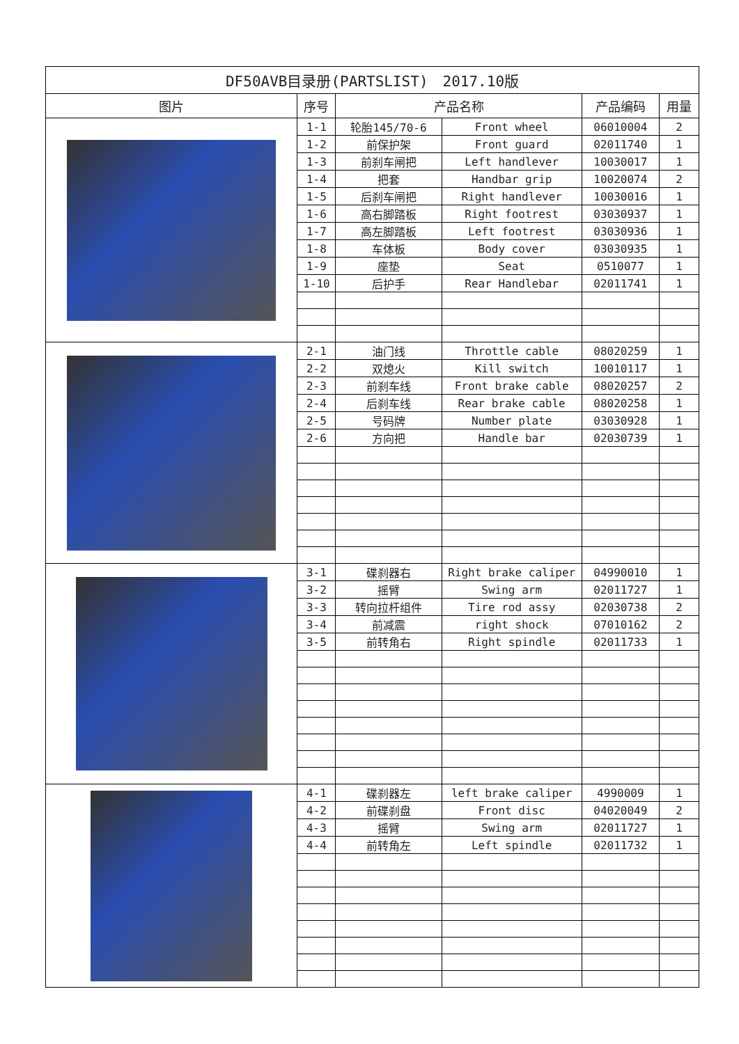| DF50AVB目录册(PARTSLIST) 2017.10版 | | | | | |
| --- | --- | --- | --- | --- | --- |
| 图片 | 序号 | 产品名称 | | 产品编码 | 用量 |
| | 1-1 | 轮胎145/70-6 | Front wheel | 06010004 | 2 |
| | 1-2 | 前保护架 | Front guard | 02011740 | 1 |
| | 1-3 | 前刹车闸把 | Left handlever | 10030017 | 1 |
| | 1-4 | 把套 | Handbar grip | 10020074 | 2 |
| | 1-5 | 后刹车闸把 | Right handlever | 10030016 | 1 |
| | 1-6 | 高右脚踏板 | Right footrest | 03030937 | 1 |
| | 1-7 | 高左脚踏板 | Left footrest | 03030936 | 1 |
| | 1-8 | 车体板 | Body cover | 03030935 | 1 |
| | 1-9 | 座垫 | Seat | 0510077 | 1 |
| | 1-10 | 后护手 | Rear Handlebar | 02011741 | 1 |
| | 2-1 | 油门线 | Throttle cable | 08020259 | 1 |
| | 2-2 | 双熄火 | Kill switch | 10010117 | 1 |
| | 2-3 | 前刹车线 | Front brake cable | 08020257 | 2 |
| | 2-4 | 后刹车线 | Rear brake cable | 08020258 | 1 |
| | 2-5 | 号码牌 | Number plate | 03030928 | 1 |
| | 2-6 | 方向把 | Handle bar | 02030739 | 1 |
| | 3-1 | 碟刹器右 | Right brake caliper | 04990010 | 1 |
| | 3-2 | 摇臂 | Swing arm | 02011727 | 1 |
| | 3-3 | 转向拉杆组件 | Tire rod assy | 02030738 | 2 |
| | 3-4 | 前减震 | right shock | 07010162 | 2 |
| | 3-5 | 前转角右 | Right spindle | 02011733 | 1 |
| | 4-1 | 碟刹器左 | left brake caliper | 4990009 | 1 |
| | 4-2 | 前碟刹盘 | Front disc | 04020049 | 2 |
| | 4-3 | 摇臂 | Swing arm | 02011727 | 1 |
| | 4-4 | 前转角左 | Left spindle | 02011732 | 1 |